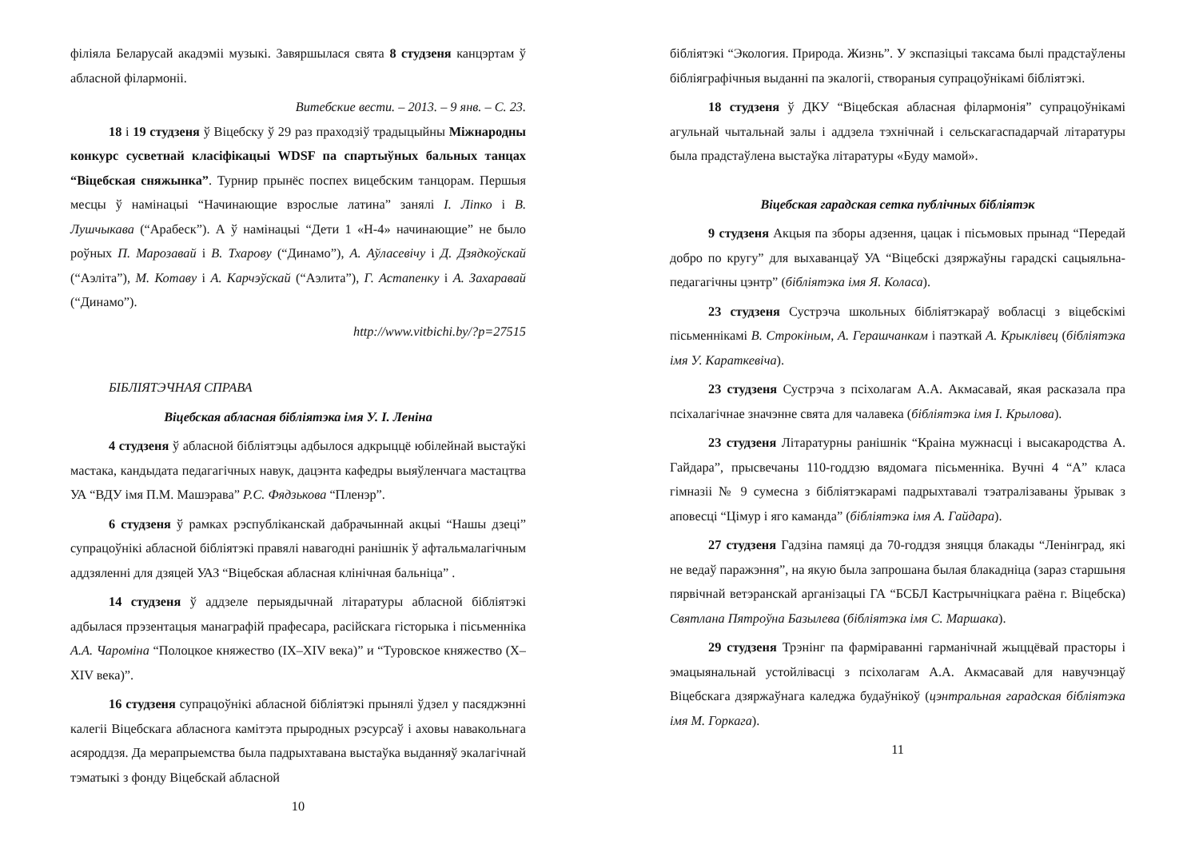філіяла Беларусай акадэміі музыкі. Завяршылася свята 8 студзеня канцэртам ў абласной філармоніі.
Витебские вести. – 2013. – 9 янв. – С. 23.
18 і 19 студзеня ў Віцебску ў 29 раз праходзіў традыцыйны Міжнародны конкурс сусветнай класіфікацыі WDSF па спартыўных бальных танцах “Віцебская сняжынка”. Турнир прынёс поспех вицебским танцорам. Першыя месцы ў намінацыі “Начинающие взрослые латина” занялі І. Ліпко і В. Лушчыкава (“Арабеск”). А ў намінацыі “Дети 1 «Н-4» начинающие” не было роўных П. Марозавай і В. Тхарову (“Динамо”), А. Аўласевічу і Д. Дзядкоўскай (“Аэліта”), М. Котаву і А. Карчэўскай (“Аэлита”), Г. Астапенку і А. Захаравай (“Динамо”).
http://www.vitbichi.by/?p=27515
БІБЛІЯТЭЧНАЯ СПРАВА
Віцебская абласная бібліятэка імя У. І. Леніна
4 студзеня ў абласной бібліятэцы адбылося адкрыццё юбілейнай выстаўкі мастака, кандыдата педагагічных навук, дацэнта кафедры выяўленчага мастацтва УА “ВДУ імя П.М. Машэрава” Р.С. Фядзькова “Пленэр”.
6 студзеня ў рамках рэспубліканскай дабрачыннай акцыі “Нашы дзеці” супрацоўнікі абласной бібліятэкі правялі навагодні ранішнік ў афтальмалагічным аддзяленні для дзяцей УАЗ “Віцебская абласная клінічная бальніца” .
14 студзеня ў аддзеле перыядычнай літаратуры абласной бібліятэкі адбылася прэзентацыя манаграфій прафесара, расійскага гісторыка і пісьменніка А.А. Чароміна “Полоцкое княжество (IX–XIV века)” и “Туровское княжество (X–XIV века)”.
16 студзеня супрацоўнікі абласной бібліятэкі прынялі ўдзел у пасяджэнні калегіі Віцебскага абласнога камітэта прыродных рэсурсаў і аховы навакольнага асяроддзя. Да мерапрыемства была падрыхтавана выстаўка выданняў экалагічнай тэматыкі з фонду Віцебскай абласной
10
бібліятэкі “Экология. Природа. Жизнь”. У экспазіцыі таксама былі прадстаўлены бібліяграфічныя выданні па экалогіі, створаныя супрацоўнікамі бібліятэкі.
18 студзеня ў ДКУ “Віцебская абласная філармонія” супрацоўнікамі агульнай чытальнай залы і аддзела тэхнічнай і сельскагаспадарчай літаратуры была прадстаўлена выстаўка літаратуры «Буду мамой».
Віцебская гарадская сетка публічных бібліятэк
9 студзеня Акцыя па зборы адзення, цацак і пісьмовых прынад “Передай добро по кругу” для выхаванцаў УА “Віцебскі дзяржаўны гарадскі сацыяльна-педагагічны цэнтр” (бібліятэка імя Я. Коласа).
23 студзеня Сустрэча школьных бібліятэкараў вобласці з віцебскімі пісьменнікамі В. Строкіным, А. Герашчанкам і паэткай А. Крыклівец (бібліятэка імя У. Караткевіча).
23 студзеня Сустрэча з псіхолагам А.А. Акмасавай, якая расказала пра псіхалагічнае значэнне свята для чалавека (бібліятэка імя І. Крылова).
23 студзеня Літаратурны ранішнік “Краіна мужнасці і высакародства А. Гайдара”, прысвечаны 110-годдзю вядомага пісьменніка. Вучні 4 “А” класа гімназіі № 9 сумесна з бібліятэкарамі падрыхтавалі тэатралізаваны ўрывак з аповесці “Цімур і яго каманда” (бібліятэка імя А. Гайдара).
27 студзеня Гадзіна памяці да 70-годдзя зняцця блакады “Ленінград, які не ведаў паражэння”, на якую была запрошана былая блакадніца (зараз старшыня пярвічнай ветэранскай арганізацыі ГА “БСБЛ Кастрычніцкага раёна г. Віцебска) Святлана Пятроўна Базылева (бібліятэка імя С. Маршака).
29 студзеня Трэнінг па фарміраванні гарманічнай жыццёвай прасторы і эмацыянальнай устойлівасці з псіхолагам А.А. Акмасавай для навучэнцаў Віцебскага дзяржаўнага каледжа будаўнікоў (цэнтральная гарадская бібліятэка імя М. Горкага).
11